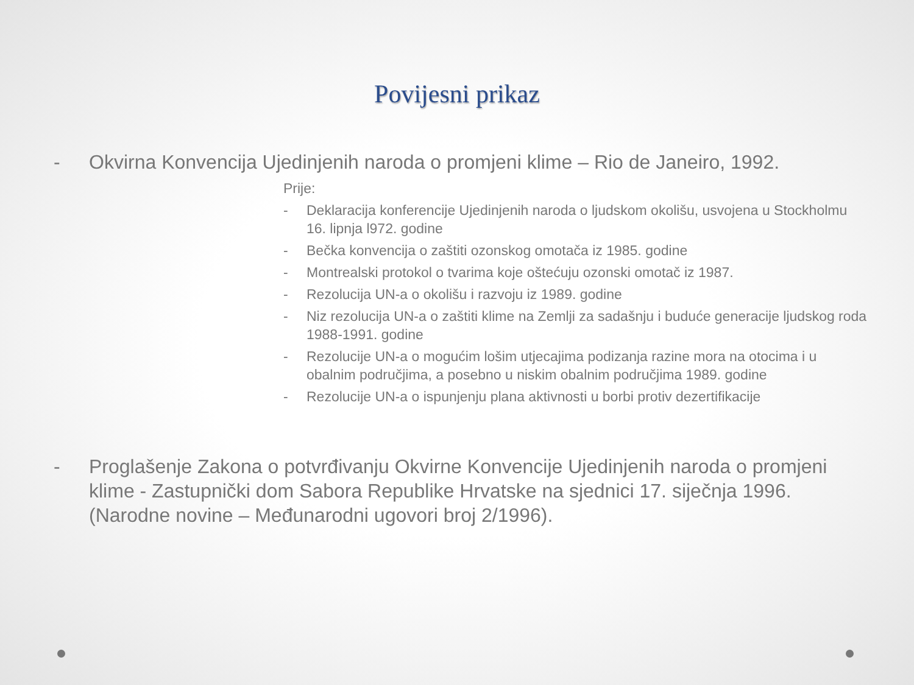Povijesni prikaz
- Okvirna Konvencija Ujedinjenih naroda o promjeni klime – Rio de Janeiro, 1992.
Prije:
- Deklaracija konferencije Ujedinjenih naroda o ljudskom okolišu, usvojena u Stockholmu 16. lipnja l972. godine
- Bečka konvencija o zaštiti ozonskog omotača iz 1985. godine
- Montrealski protokol o tvarima koje oštećuju ozonski omotač iz 1987.
- Rezolucija UN-a o okolišu i razvoju iz 1989. godine
- Niz rezolucija UN-a o zaštiti klime na Zemlji za sadašnju i buduće generacije ljudskog roda 1988-1991. godine
- Rezolucije UN-a o mogućim lošim utjecajima podizanja razine mora na otocima i u obalnim područjima, a posebno u niskim obalnim područjima 1989. godine
- Rezolucije UN-a o ispunjenju plana aktivnosti u borbi protiv dezertifikacije
- Proglašenje Zakona o potvrđivanju Okvirne Konvencije Ujedinjenih naroda o promjeni klime - Zastupnički dom Sabora Republike Hrvatske na sjednici 17. siječnja 1996. (Narodne novine – Međunarodni ugovori broj 2/1996).